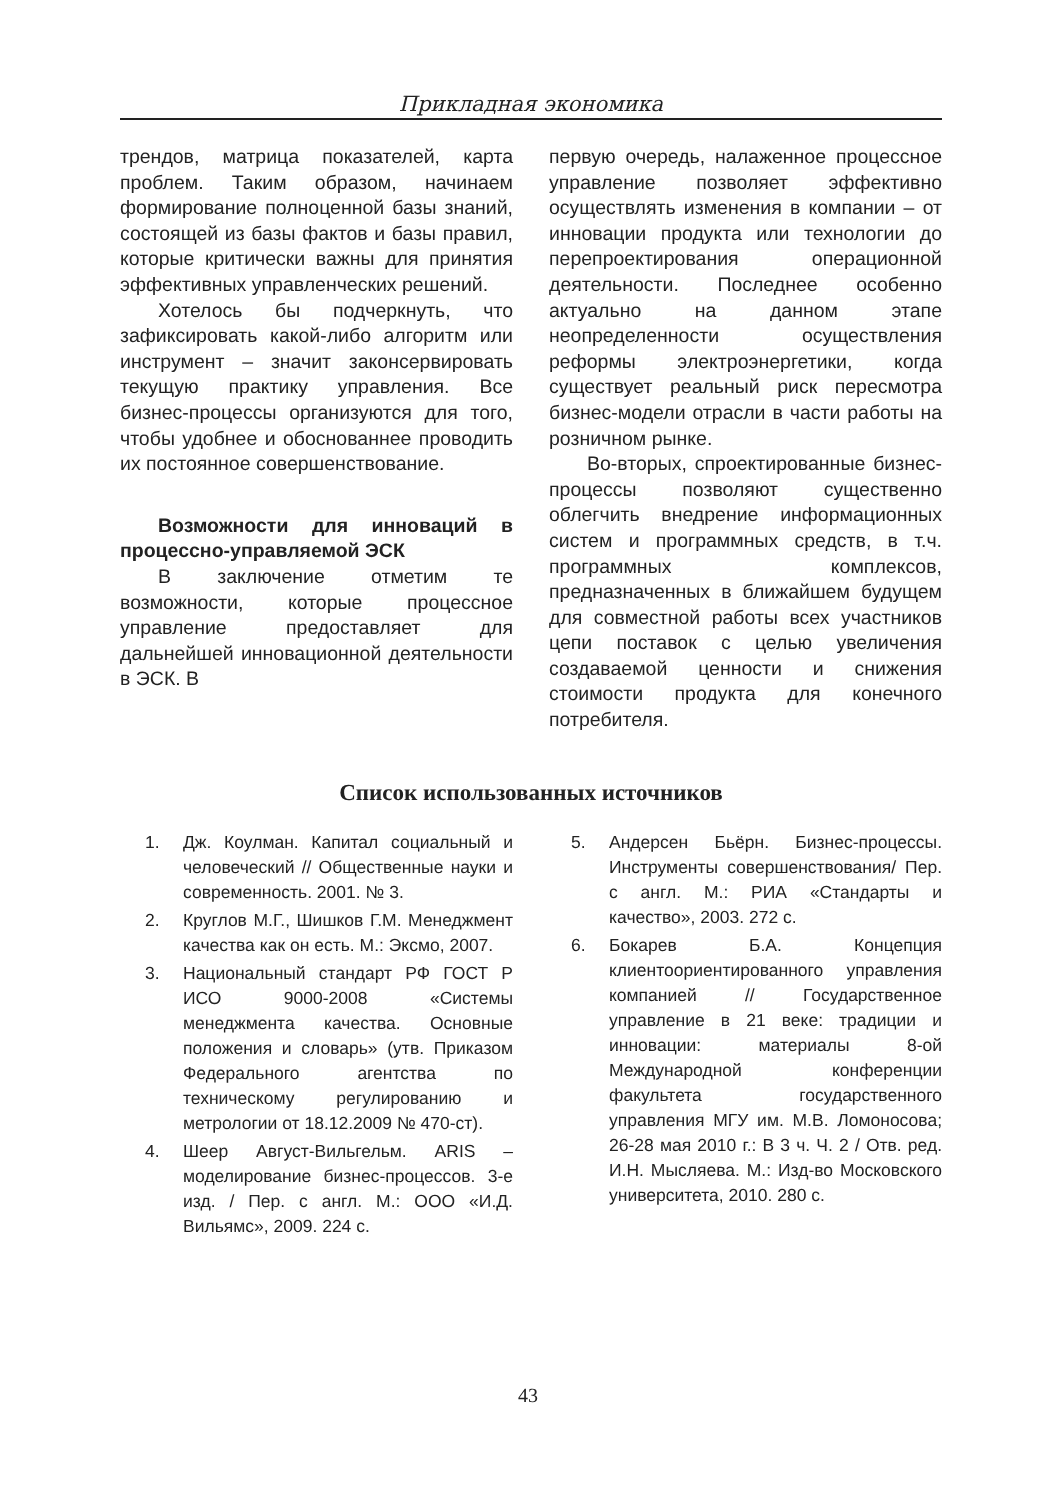Прикладная экономика
трендов, матрица показателей, карта проблем. Таким образом, начинаем формирование полноценной базы знаний, состоящей из базы фактов и базы правил, которые критически важны для принятия эффективных управленческих решений.
Хотелось бы подчеркнуть, что зафиксировать какой-либо алгоритм или инструмент – значит законсервировать текущую практику управления. Все бизнес-процессы организуются для того, чтобы удобнее и обоснованнее проводить их постоянное совершенствование.
Возможности для инноваций в процессно-управляемой ЭСК
В заключение отметим те возможности, которые процессное управление предоставляет для дальнейшей инновационной деятельности в ЭСК. В
первую очередь, налаженное процессное управление позволяет эффективно осуществлять изменения в компании – от инновации продукта или технологии до перепроектирования операционной деятельности. Последнее особенно актуально на данном этапе неопределенности осуществления реформы электроэнергетики, когда существует реальный риск пересмотра бизнес-модели отрасли в части работы на розничном рынке.
Во-вторых, спроектированные бизнес-процессы позволяют существенно облегчить внедрение информационных систем и программных средств, в т.ч. программных комплексов, предназначенных в ближайшем будущем для совместной работы всех участников цепи поставок с целью увеличения создаваемой ценности и снижения стоимости продукта для конечного потребителя.
Список использованных источников
1. Дж. Коулман. Капитал социальный и человеческий // Общественные науки и современность. 2001. № 3.
2. Круглов М.Г., Шишков Г.М. Менеджмент качества как он есть. М.: Эксмо, 2007.
3. Национальный стандарт РФ ГОСТ Р ИСО 9000-2008 «Системы менеджмента качества. Основные положения и словарь» (утв. Приказом Федерального агентства по техническому регулированию и метрологии от 18.12.2009 № 470-ст).
4. Шеер Август-Вильгельм. ARIS – моделирование бизнес-процессов. 3-е изд. / Пер. с англ. М.: ООО «И.Д. Вильямс», 2009. 224 с.
5. Андерсен Бьёрн. Бизнес-процессы. Инструменты совершенствования/ Пер. с англ. М.: РИА «Стандарты и качество», 2003. 272 с.
6. Бокарев Б.А. Концепция клиентоориентированного управления компанией // Государственное управление в 21 веке: традиции и инновации: материалы 8-ой Международной конференции факультета государственного управления МГУ им. М.В. Ломоносова; 26-28 мая 2010 г.: В 3 ч. Ч. 2 / Отв. ред. И.Н. Мысляева. М.: Изд-во Московского университета, 2010. 280 с.
43